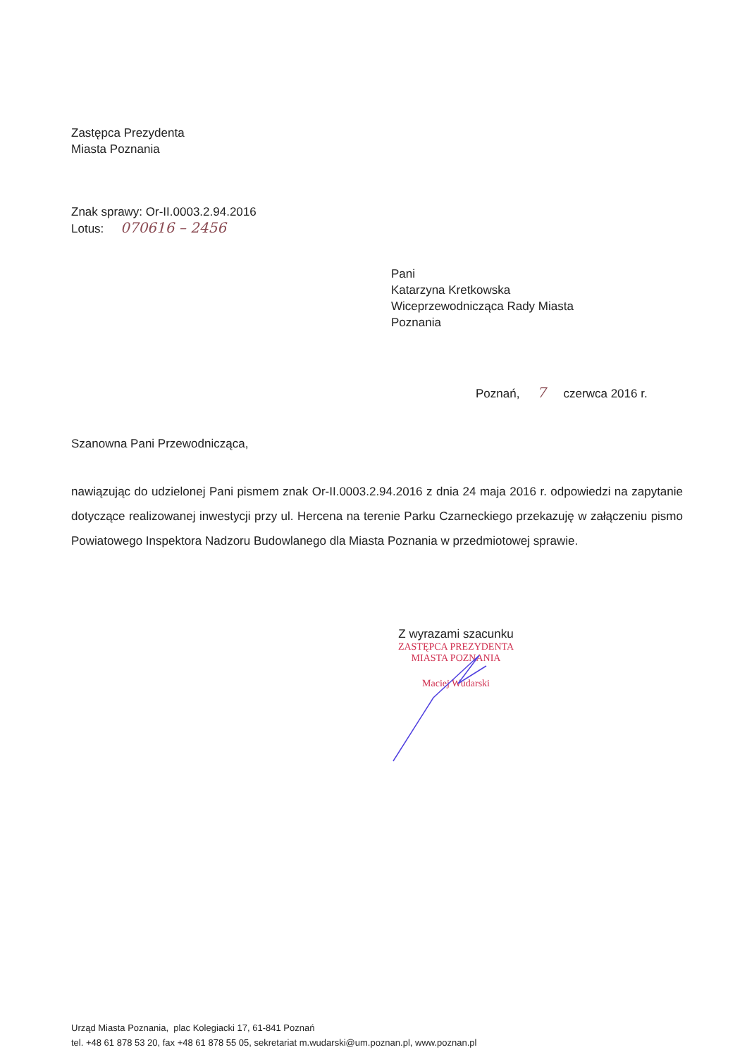Zastępca Prezydenta
Miasta Poznania
Znak sprawy: Or-II.0003.2.94.2016
Lotus: 070616 – 2456
Pani
Katarzyna Kretkowska
Wiceprzewodnicząca Rady Miasta
Poznania
Poznań, 7 czerwca 2016 r.
Szanowna Pani Przewodnicząca,
nawiązując do udzielonej Pani pismem znak Or-II.0003.2.94.2016 z dnia 24 maja 2016 r. odpowiedzi na zapytanie dotyczące realizowanej inwestycji przy ul. Hercena na terenie Parku Czarneckiego przekazuję w załączeniu pismo Powiatowego Inspektora Nadzoru Budowlanego dla Miasta Poznania w przedmiotowej sprawie.
Z wyrazami szacunku
ZASTĘPCA PREZYDENTA
MIASTA POZNANIA
Maciej Wudarski
Urząd Miasta Poznania, plac Kolegiacki 17, 61-841 Poznań
tel. +48 61 878 53 20, fax +48 61 878 55 05, sekretariat m.wudarski@um.poznan.pl, www.poznan.pl